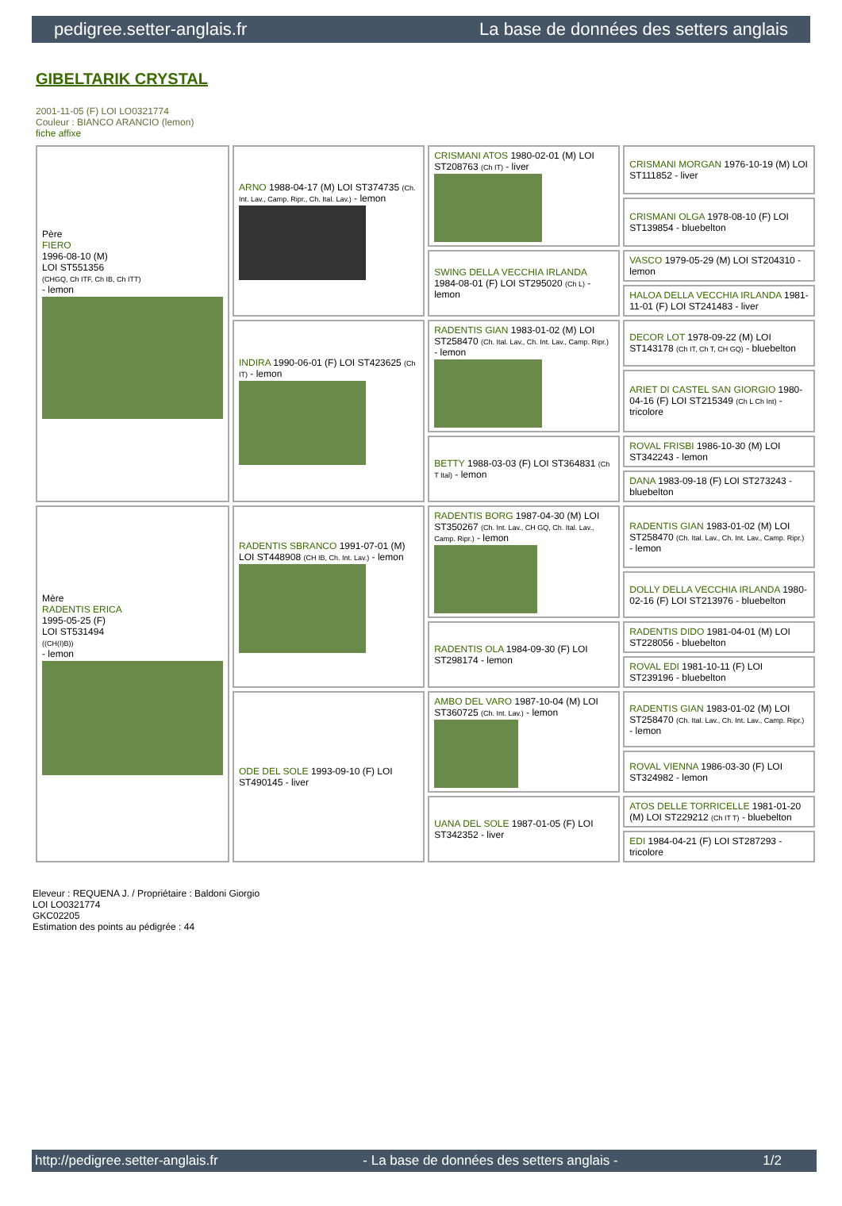pedigree.setter-anglais.fr La base de données des setters anglais
GIBELTARIK CRYSTAL
2001-11-05 (F) LOI LO0321774
Couleur : BIANCO ARANCIO (lemon)
fiche affixe
| Père FIERO 1996-08-10 (M) LOI ST551356 (CHGQ, Ch ITF, Ch IB, Ch ITT) - lemon | ARNO 1988-04-17 (M) LOI ST374735 (Ch. Int. Lav., Camp. Ripr., Ch. Ital. Lav.) - lemon | CRISMANI ATOS 1980-02-01 (M) LOI ST208763 (Ch IT) - liver | CRISMANI MORGAN 1976-10-19 (M) LOI ST111852 - liver |
| | | | CRISMANI OLGA 1978-08-10 (F) LOI ST139854 - bluebelton |
| | | SWING DELLA VECCHIA IRLANDA 1984-08-01 (F) LOI ST295020 (Ch L) - lemon | VASCO 1979-05-29 (M) LOI ST204310 - lemon |
| | | | HALOA DELLA VECCHIA IRLANDA 1981-11-01 (F) LOI ST241483 - liver |
| | INDIRA 1990-06-01 (F) LOI ST423625 (Ch IT) - lemon | RADENTIS GIAN 1983-01-02 (M) LOI ST258470 (Ch. Ital. Lav., Ch. Int. Lav., Camp. Ripr.) - lemon | DECOR LOT 1978-09-22 (M) LOI ST143178 (Ch IT, Ch T, CH GQ) - bluebelton |
| | | | ARIET DI CASTEL SAN GIORGIO 1980-04-16 (F) LOI ST215349 (Ch L Ch Int) - tricolore |
| | | BETTY 1988-03-03 (F) LOI ST364831 (Ch T Ital) - lemon | ROVAL FRISBI 1986-10-30 (M) LOI ST342243 - lemon |
| | | | DANA 1983-09-18 (F) LOI ST273243 - bluebelton |
| Mère RADENTIS ERICA 1995-05-25 (F) LOI ST531494 ((CH(I)B)) - lemon | RADENTIS SBRANCO 1991-07-01 (M) LOI ST448908 (CH IB, Ch. Int. Lav.) - lemon | RADENTIS BORG 1987-04-30 (M) LOI ST350267 (Ch. Int. Lav., CH GQ, Ch. Ital. Lav., Camp. Ripr.) - lemon | RADENTIS GIAN 1983-01-02 (M) LOI ST258470 (Ch. Ital. Lav., Ch. Int. Lav., Camp. Ripr.) - lemon |
| | | | DOLLY DELLA VECCHIA IRLANDA 1980-02-16 (F) LOI ST213976 - bluebelton |
| | | RADENTIS OLA 1984-09-30 (F) LOI ST298174 - lemon | RADENTIS DIDO 1981-04-01 (M) LOI ST228056 - bluebelton |
| | | | ROVAL EDI 1981-10-11 (F) LOI ST239196 - bluebelton |
| | ODE DEL SOLE 1993-09-10 (F) LOI ST490145 - liver | AMBO DEL VARO 1987-10-04 (M) LOI ST360725 (Ch. Int. Lav.) - lemon | RADENTIS GIAN 1983-01-02 (M) LOI ST258470 (Ch. Ital. Lav., Ch. Int. Lav., Camp. Ripr.) - lemon |
| | | | ROVAL VIENNA 1986-03-30 (F) LOI ST324982 - lemon |
| | | UANA DEL SOLE 1987-01-05 (F) LOI ST342352 - liver | ATOS DELLE TORRICELLE 1981-01-20 (M) LOI ST229212 (Ch IT T) - bluebelton |
| | | | EDI 1984-04-21 (F) LOI ST287293 - tricolore |
Eleveur : REQUENA J. / Propriétaire : Baldoni Giorgio
LOI LO0321774
GKC02205
Estimation des points au pédigrée : 44
http://pedigree.setter-anglais.fr - La base de données des setters anglais - 1/2